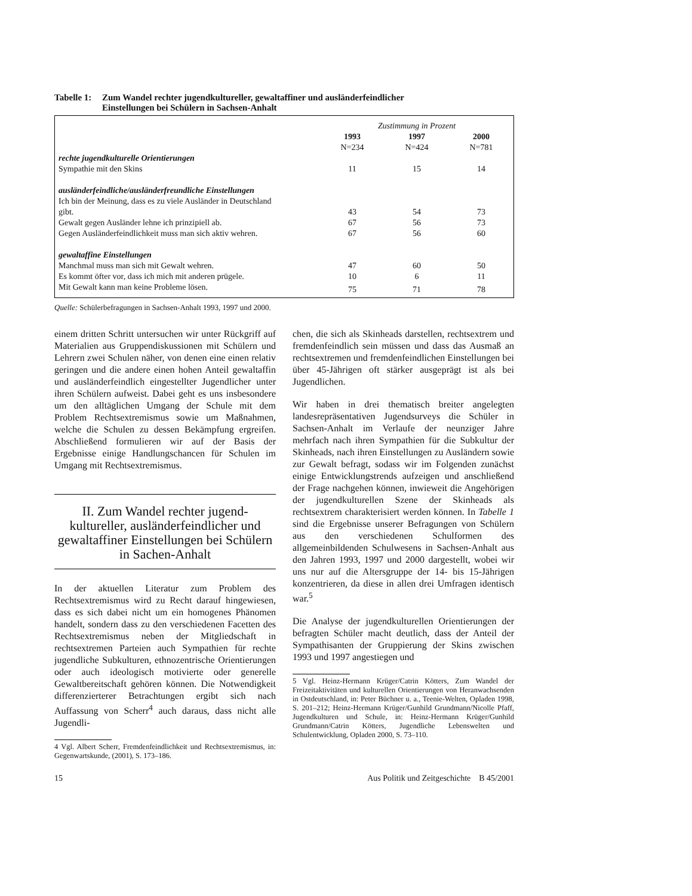Tabelle 1: Zum Wandel rechter jugendkultureller, gewaltaffiner und ausländerfeindlicher
Einstellungen bei Schülern in Sachsen-Anhalt
| | Zustimmung in Prozent | | |
| | 1993 | 1997 | 2000 |
| | N=234 | N=424 | N=781 |
| rechte jugendkulturelle Orientierungen | | | |
| Sympathie mit den Skins | 11 | 15 | 14 |
| ausländerfeindliche/ausländerfreundliche Einstellungen | | | |
| Ich bin der Meinung, dass es zu viele Ausländer in Deutschland gibt. | 43 | 54 | 73 |
| Gewalt gegen Ausländer lehne ich prinzipiell ab. | 67 | 56 | 73 |
| Gegen Ausländerfeindlichkeit muss man sich aktiv wehren. | 67 | 56 | 60 |
| gewaltaffine Einstellungen | | | |
| Manchmal muss man sich mit Gewalt wehren. | 47 | 60 | 50 |
| Es kommt öfter vor, dass ich mich mit anderen prügele. | 10 | 6 | 11 |
| Mit Gewalt kann man keine Probleme lösen. | 75 | 71 | 78 |
Quelle: Schülerbefragungen in Sachsen-Anhalt 1993, 1997 und 2000.
einem dritten Schritt untersuchen wir unter Rückgriff auf Materialien aus Gruppendiskussionen mit Schülern und Lehrern zwei Schulen näher, von denen eine einen relativ geringen und die andere einen hohen Anteil gewaltaffin und ausländerfeindlich eingestellter Jugendlicher unter ihren Schülern aufweist. Dabei geht es uns insbesondere um den alltäglichen Umgang der Schule mit dem Problem Rechtsextremismus sowie um Maßnahmen, welche die Schulen zu dessen Bekämpfung ergreifen. Abschließend formulieren wir auf der Basis der Ergebnisse einige Handlungschancen für Schulen im Umgang mit Rechtsextremismus.
II. Zum Wandel rechter jugend-
kultureller, ausländerfeindlicher und gewaltaffiner Einstellungen bei Schülern in Sachen-Anhalt
In der aktuellen Literatur zum Problem des Rechtsextremismus wird zu Recht darauf hingewiesen, dass es sich dabei nicht um ein homogenes Phänomen handelt, sondern dass zu den verschiedenen Facetten des Rechtsextremismus neben der Mitgliedschaft in rechtsextremen Parteien auch Sympathien für rechte jugendliche Subkulturen, ethnozentrische Orientierungen oder auch ideologisch motivierte oder generelle Gewaltbereitschaft gehören können. Die Notwendigkeit differenzierterer Betrachtungen ergibt sich nach Auffassung von Scherr<sup>4</sup> auch daraus, dass nicht alle Jugendli-
4 Vgl. Albert Scherr, Fremdenfeindlichkeit und Rechtsextremismus, in: Gegenwartskunde, (2001), S. 173–186.
chen, die sich als Skinheads darstellen, rechtsextrem und fremdenfeindlich sein müssen und dass das Ausmaß an rechtsextremen und fremdenfeindlichen Einstellungen bei über 45-Jährigen oft stärker ausgeprägt ist als bei Jugendlichen.
Wir haben in drei thematisch breiter angelegten landesrepräsentativen Jugendsurveys die Schüler in Sachsen-Anhalt im Verlaufe der neunziger Jahre mehrfach nach ihren Sympathien für die Subkultur der Skinheads, nach ihren Einstellungen zu Ausländern sowie zur Gewalt befragt, sodass wir im Folgenden zunächst einige Entwicklungstrends aufzeigen und anschließend der Frage nachgehen können, inwieweit die Angehörigen der jugendkulturellen Szene der Skinheads als rechtsextrem charakterisiert werden können. In Tabelle 1 sind die Ergebnisse unserer Befragungen von Schülern aus den verschiedenen Schulformen des allgemeinbildenden Schulwesens in Sachsen-Anhalt aus den Jahren 1993, 1997 und 2000 dargestellt, wobei wir uns nur auf die Altersgruppe der 14- bis 15-Jährigen konzentrieren, da diese in allen drei Umfragen identisch war.<sup>5</sup>
Die Analyse der jugendkulturellen Orientierungen der befragten Schüler macht deutlich, dass der Anteil der Sympathisanten der Gruppierung der Skins zwischen 1993 und 1997 angestiegen und
5 Vgl. Heinz-Hermann Krüger/Catrin Kötters, Zum Wandel der Freizeitaktivitäten und kulturellen Orientierungen von Heranwachsenden in Ostdeutschland, in: Peter Büchner u. a., Teenie-Welten, Opladen 1998, S. 201–212; Heinz-Hermann Krüger/Gunhild Grundmann/Nicolle Pfaff, Jugendkulturen und Schule, in: Heinz-Hermann Krüger/Gunhild Grundmann/Catrin Kötters, Jugendliche Lebenswelten und Schulentwicklung, Opladen 2000, S. 73–110.
15 Aus Politik und Zeitgeschichte B 45/2001